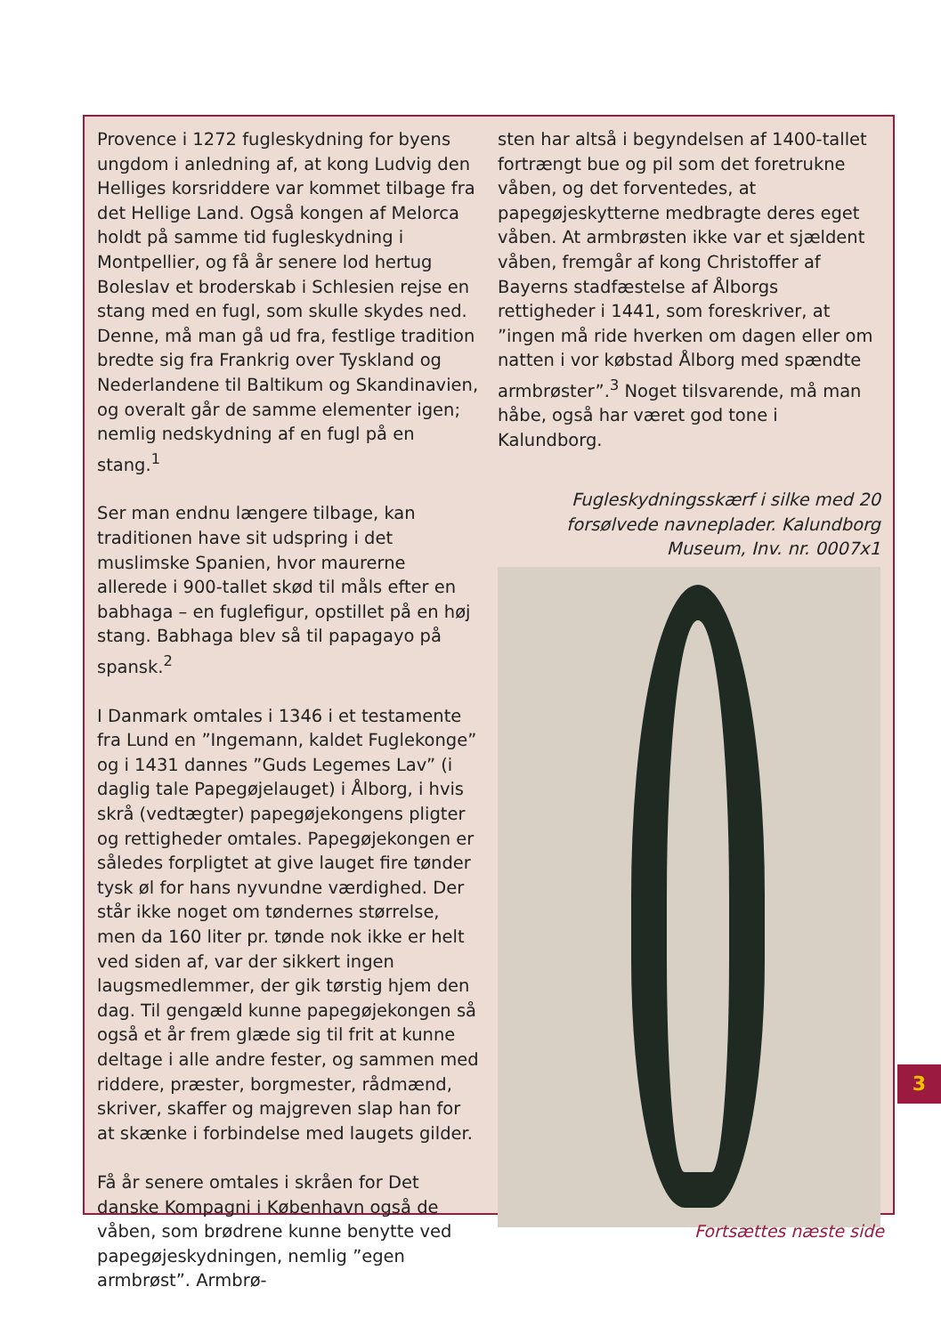Provence i 1272 fugleskydning for byens ungdom i anledning af, at kong Ludvig den Helliges korsriddere var kommet tilbage fra det Hellige Land. Også kongen af Melorca holdt på samme tid fugleskydning i Montpellier, og få år senere lod hertug Boleslav et broderskab i Schlesien rejse en stang med en fugl, som skulle skydes ned. Denne, må man gå ud fra, festlige tradition bredte sig fra Frankrig over Tyskland og Nederlandene til Baltikum og Skandinavien, og overalt går de samme elementer igen; nemlig nedskydning af en fugl på en stang.<sup>1</sup>
Ser man endnu længere tilbage, kan traditionen have sit udspring i det muslimske Spanien, hvor maurerne allerede i 900-tallet skød til måls efter en babhaga – en fuglefigur, opstillet på en høj stang. Babhaga blev så til papagayo på spansk.<sup>2</sup>
I Danmark omtales i 1346 i et testamente fra Lund en ”Ingemann, kaldet Fuglekonge” og i 1431 dannes ”Guds Legemes Lav” (i daglig tale Papegøjelauget) i Ålborg, i hvis skrå (vedtægter) papegøjekongens pligter og rettigheder omtales. Papegøjekongen er således forpligtet at give lauget fire tønder tysk øl for hans nyvundne værdighed. Der står ikke noget om tøndernes størrelse, men da 160 liter pr. tønde nok ikke er helt ved siden af, var der sikkert ingen laugsmedlemmer, der gik tørstig hjem den dag. Til gengæld kunne papegøjekongen så også et år frem glæde sig til frit at kunne deltage i alle andre fester, og sammen med riddere, præster, borgmester, rådmænd, skriver, skaffer og majgreven slap han for at skænke i forbindelse med laugets gilder.
Få år senere omtales i skråen for Det danske Kompagni i København også de våben, som brødrene kunne benytte ved papegøjeskydningen, nemlig ”egen armbrøst”. Armbrø-
sten har altså i begyndelsen af 1400-tallet fortrængt bue og pil som det foretrukne våben, og det forventedes, at papegøjeskytterne medbragte deres eget våben. At armbrøsten ikke var et sjældent våben, fremgår af kong Christoffer af Bayerns stadfæstelse af Ålborgs rettigheder i 1441, som foreskriver, at ”ingen må ride hverken om dagen eller om natten i vor købstad Ålborg med spændte armbrøster”.<sup>3</sup> Noget tilsvarende, må man håbe, også har været god tone i Kalundborg.
Fugleskydningsskærf i silke med 20 forsølvede navneplader. Kalundborg Museum, Inv. nr. 0007x1
3
Fortsættes næste side